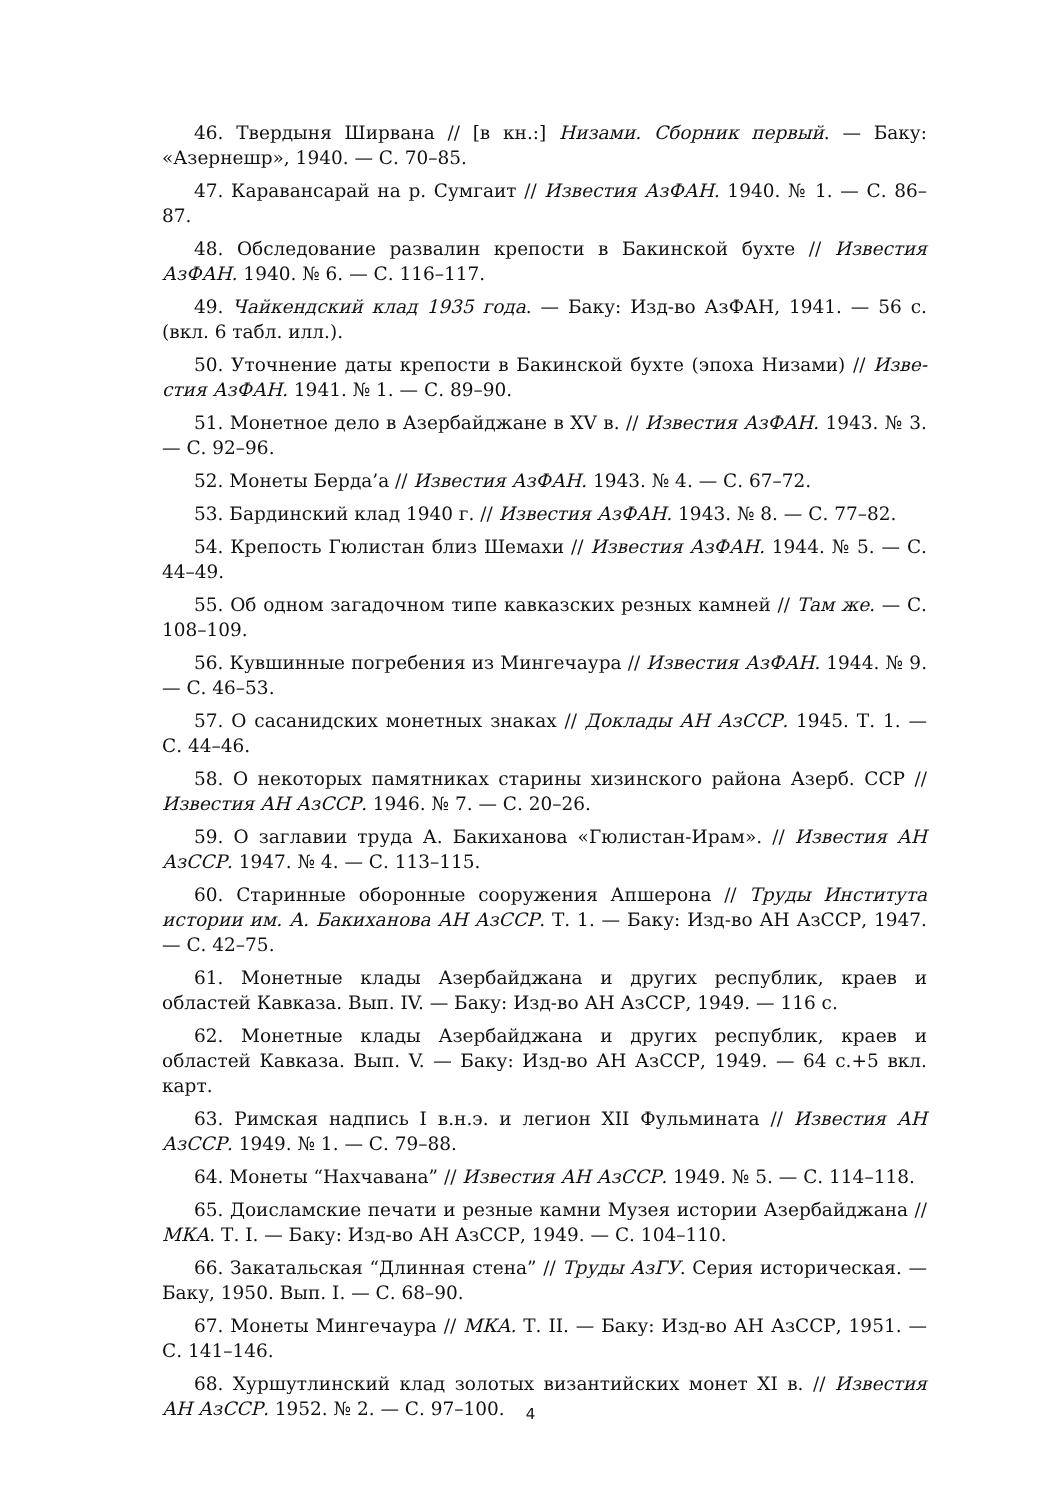46. Твердыня Ширвана // [в кн.:] Низами. Сборник первый. — Баку: «Азер­нешр», 1940. — С. 70–85.
47. Караван­сарай на р. Сумгаит // Известия АзФАН. 1940. № 1. — С. 86–87.
48. Обследование развалин крепости в Бакинской бухте // Известия АзФАН. 1940. № 6. — С. 116–117.
49. Чайкендский клад 1935 года. — Баку: Изд-во АзФАН, 1941. — 56 с. (вкл. 6 табл. илл.).
50. Уточнение даты крепости в Бакинской бухте (эпоха Низами) // Изве­стия АзФАН. 1941. № 1. — С. 89–90.
51. Монетное дело в Азербайджане в XV в. // Известия АзФАН. 1943. № 3. — С. 92–96.
52. Монеты Берда’а // Известия АзФАН. 1943. № 4. — С. 67–72.
53. Бардинский клад 1940 г. // Известия АзФАН. 1943. № 8. — С. 77–82.
54. Крепость Гюлистан близ Шемахи // Известия АзФАН. 1944. № 5. — С. 44–49.
55. Об одном загадочном типе кавказских резных камней // Там же. — С. 108–109.
56. Кувшинные погребения из Мингечаура // Известия АзФАН. 1944. № 9. — С. 46–53.
57. О сасанидских монетных знаках // Доклады АН АзССР. 1945. Т. 1. — С. 44–46.
58. О некоторых памятниках старины хизинского района Азерб. ССР // Известия АН АзССР. 1946. № 7. — С. 20–26.
59. О заглавии труда А. Бакиханова «Гюлистан-Ирам». // Известия АН АзССР. 1947. № 4. — С. 113–115.
60. Старинные оборонные сооружения Апшерона // Труды Института истории им. А. Бакиханова АН АзССР. Т. 1. — Баку: Изд-во АН АзССР, 1947. — С. 42–75.
61. Монетные клады Азербайджана и других республик, краев и областей Кавказа. Вып. IV. — Баку: Изд-во АН АзССР, 1949. — 116 с.
62. Монетные клады Азербайджана и других республик, краев и областей Кавказа. Вып. V. — Баку: Изд-во АН АзССР, 1949. — 64 с.+5 вкл. карт.
63. Римская надпись I в.н.э. и легион XII Фульмината // Известия АН АзССР. 1949. № 1. — С. 79–88.
64. Монеты “Нахчавана” // Известия АН АзССР. 1949. № 5. — С. 114–118.
65. Доисламские печати и резные камни Музея истории Азербайджана // МКА. Т. I. — Баку: Изд-во АН АзССР, 1949. — С. 104–110.
66. Закатальская “Длинная стена” // Труды АзГУ. Серия историческая. — Баку, 1950. Вып. I. — С. 68–90.
67. Монеты Мингечаура // МКА. Т. II. — Баку: Изд-во АН АзССР, 1951. — С. 141–146.
68. Хуршутлинский клад золотых византийских монет XI в. // Известия АН АзССР. 1952. № 2. — С. 97–100.
4